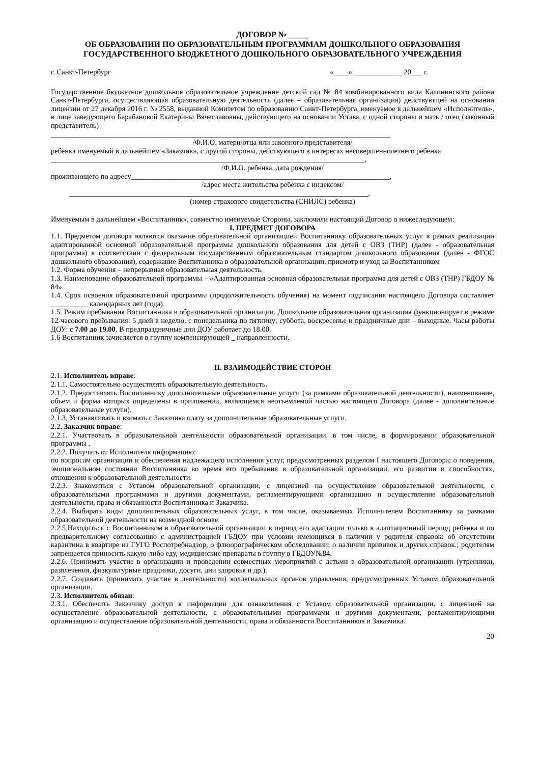ДОГОВОР № _____
ОБ ОБРАЗОВАНИИ ПО ОБРАЗОВАТЕЛЬНЫМ ПРОГРАММАМ ДОШКОЛЬНОГО ОБРАЗОВАНИЯ
ГОСУДАРСТВЕННОГО БЮДЖЕТНОГО ДОШКОЛЬНОГО ОБРАЗОВАТЕЛЬНОГО УЧРЕЖДЕНИЯ
г. Санкт-Петербург «____» _____________ 20___ г.
Государственное бюджетное дошкольное образовательное учреждение детский сад № 84 комбинированного вида Калининского района Санкт-Петербурга, осуществляющая образовательную деятельность (далее – образовательная организация) действующей на основании лицензии от 27 декабря 2016 г. № 2558, выданной Комитетом по образованию Санкт-Петербурга, именуемое в дальнейшем «Исполнитель», в лице заведующего Барабановой Екатерины Вячеславовны, действующего на основании Устава, с одной стороны и мать / отец (законный представитель)
____________________________________________________________________________________________
/Ф.И.О. матери/отца или законного представителя/
ребенка именуемый в дальнейшем «Заказчик», с другой стороны, действующего в интересах несовершеннолетнего ребенка
_____________________________________________________________________________________,
/Ф.И.О. ребенка, дата рождения/
проживающего по адресу______________________________________________________________________,
/адрес места жительства ребенка с индексом/
_________________________________________________________________________________,
(номер страхового свидетельства (СНИЛС) ребенка)
Именуемым в дальнейшем «Воспитанник», совместно именуемые Стороны, заключили настоящий Договор о нижеследующем:
I. ПРЕДМЕТ ДОГОВОРА
1.1. Предметом договора являются оказание образовательной организацией Воспитаннику образовательных услуг в рамках реализации адаптированной основной образовательной программы дошкольного образования для детей с ОВЗ (ТНР) (далее - образовательная программа) в соответствии с федеральным государственным образовательным стандартом дошкольного образования (далее - ФГОС дошкольного образования), содержание Воспитанника в образовательной организации, присмотр и уход за Воспитанником
1.2. Форма обучения – непрерывная образовательная деятельность.
1.3. Наименование образовательной программы – «Адаптированная основная образовательная программа для детей с ОВЗ (ТНР) ГБДОУ № 84».
1.4. Срок освоения образовательной программы (продолжительность обучения) на момент подписания настоящего Договора составляет __________ календарных лет (года).
1.5. Режим пребывания Воспитанника в образовательной организации. Дошкольное образовательная организация функционирует в режиме 12-часового пребывания: 5 дней в неделю, с понедельника по пятницу; суббота, воскресенье и праздничные дни – выходные. Часы работы ДОУ: с 7.00 до 19.00. В предпраздничные дни ДОУ работает до 18.00.
1.6 Воспитанник зачисляется в группу компенсирующей _ направленности.
II. ВЗАИМОДЕЙСТВИЕ СТОРОН
2.1. Исполнитель вправе:
2.1.1. Самостоятельно осуществлять образовательную деятельность.
2.1.2. Предоставлять Воспитаннику дополнительные образовательные услуги (за рамками образовательной деятельности), наименование, объем и форма которых определены в приложении, являющемся неотъемлемой частью настоящего Договора (далее - дополнительные образовательные услуги).
2.1.3. Устанавливать и взимать с Заказчика плату за дополнительные образовательные услуги.
2.2. Заказчик вправе:
2.2.1. Участвовать в образовательной деятельности образовательной организации, в том числе, в формировании образовательной программы .
2.2.2. Получать от Исполнителя информацию:
по вопросам организации и обеспечения надлежащего исполнения услуг, предусмотренных разделом I настоящего Договора; о поведении, эмоциональном состоянии Воспитанника во время его пребывания в образовательной организации, его развитии и способностях, отношении к образовательной деятельности.
2.2.3. Знакомиться с Уставом образовательной организации, с лицензией на осуществление образовательной деятельности, с образовательными программами и другими документами, регламентирующими организацию и осуществление образовательной деятельности, права и обязанности Воспитанника и Заказчика.
2.2.4. Выбирать виды дополнительных образовательных услуг, в том числе, оказываемых Исполнителем Воспитаннику за рамками образовательной деятельности на возмездной основе.
2.2.5.Находиться с Воспитанником в образовательной организации в период его адаптации только в адаптационный период ребёнка и по предварительному согласованию с администрацией ГБДОУ при условии имеющихся в наличии у родителя справок: об отсутствии карантина в квартире из ГУГО Роспотребнадзор, о флюорографическом обследовании; о наличии прививок и других справок.; родителям запрещается приносить какую-либо еду, медицинские препараты в группу в ГБДОУ№84.
2.2.6. Принимать участие в организации и проведении совместных мероприятий с детьми в образовательной организации (утренники, развлечения, физкультурные праздники, досуги, дни здоровья и др.).
2.2.7. Создавать (принимать участие в деятельности) коллегиальных органов управления, предусмотренных Уставом образовательной организации.
2.3. Исполнитель обязан:
2.3.1. Обеспечить Заказчику доступ к информации для ознакомления с Уставом образовательной организации, с лицензией на осуществление образовательной деятельности, с образовательными программами и другими документами, регламентирующими организацию и осуществление образовательной деятельности, права и обязанности Воспитанников и Заказчика.
20